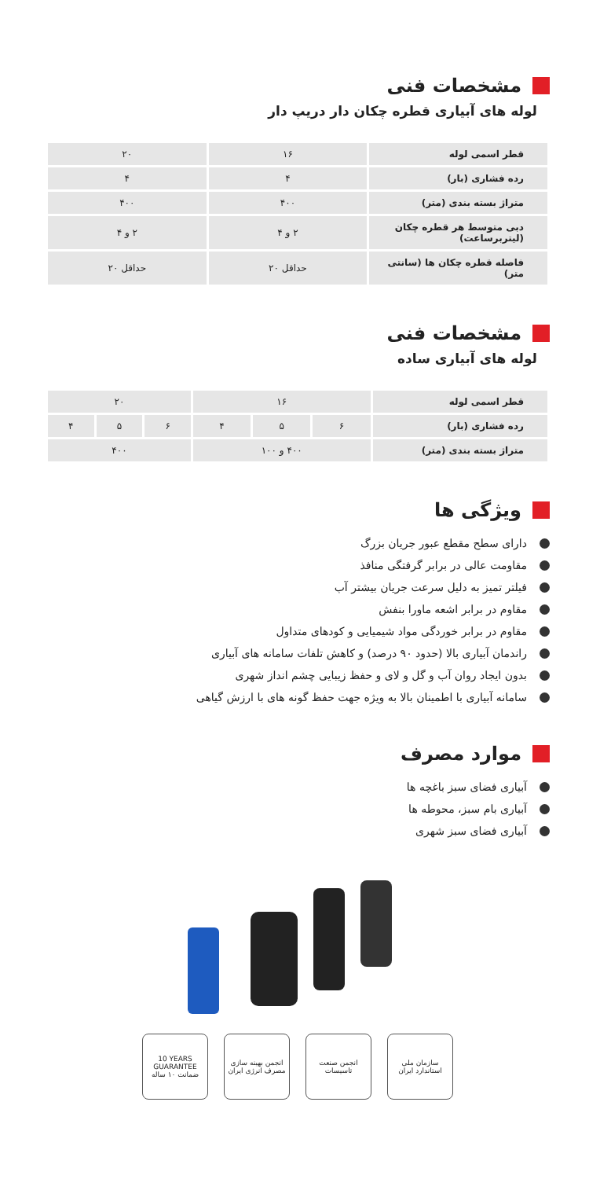مشخصات فنی
لوله های آبیاری قطره چکان دار دریپ دار
| قطر اسمی لوله | ۱۶ | ۲۰ |
| رده فشاری (بار) | ۴ | ۴ |
| متراژ بسته بندی (متر) | ۴۰۰ | ۴۰۰ |
| دبی متوسط هر قطره چکان (لیتربرساعت) | ۲ و ۴ | ۲ و ۴ |
| فاصله قطره چکان ها (سانتی متر) | حداقل ۲۰ | حداقل ۲۰ |
مشخصات فنی
لوله های آبیاری ساده
| قطر اسمی لوله | ۱۶ | | | ۲۰ | | |
| رده فشاری (بار) | ۶ | ۵ | ۴ | ۶ | ۵ | ۴ |
| متراژ بسته بندی (متر) | ۴۰۰ و ۱۰۰ | | | ۴۰۰ | | |
ویژگی ها
دارای سطح مقطع عبور جریان بزرگ
مقاومت عالی در برابر گرفتگی منافذ
فیلتر تمیز به دلیل سرعت جریان بیشتر آب
مقاوم در برابر اشعه ماورا بنفش
مقاوم در برابر خوردگی مواد شیمیایی و کودهای متداول
راندمان آبیاری بالا (حدود ۹۰ درصد) و کاهش تلفات سامانه های آبیاری
بدون ایجاد روان آب و گل و لای و حفظ زیبایی چشم انداز شهری
سامانه آبیاری با اطمینان بالا به ویژه جهت حفظ گونه های با ارزش گیاهی
موارد مصرف
آبیاری فضای سبز باغچه ها
آبیاری بام سبز، محوطه ها
آبیاری فضای سبز شهری
10 YEARS GUARANTEE
ضمانت ۱۰ ساله
انجمن بهینه سازی مصرف انرژی ایران
انجمن صنعت تاسیسات
سازمان ملی استاندارد ایران